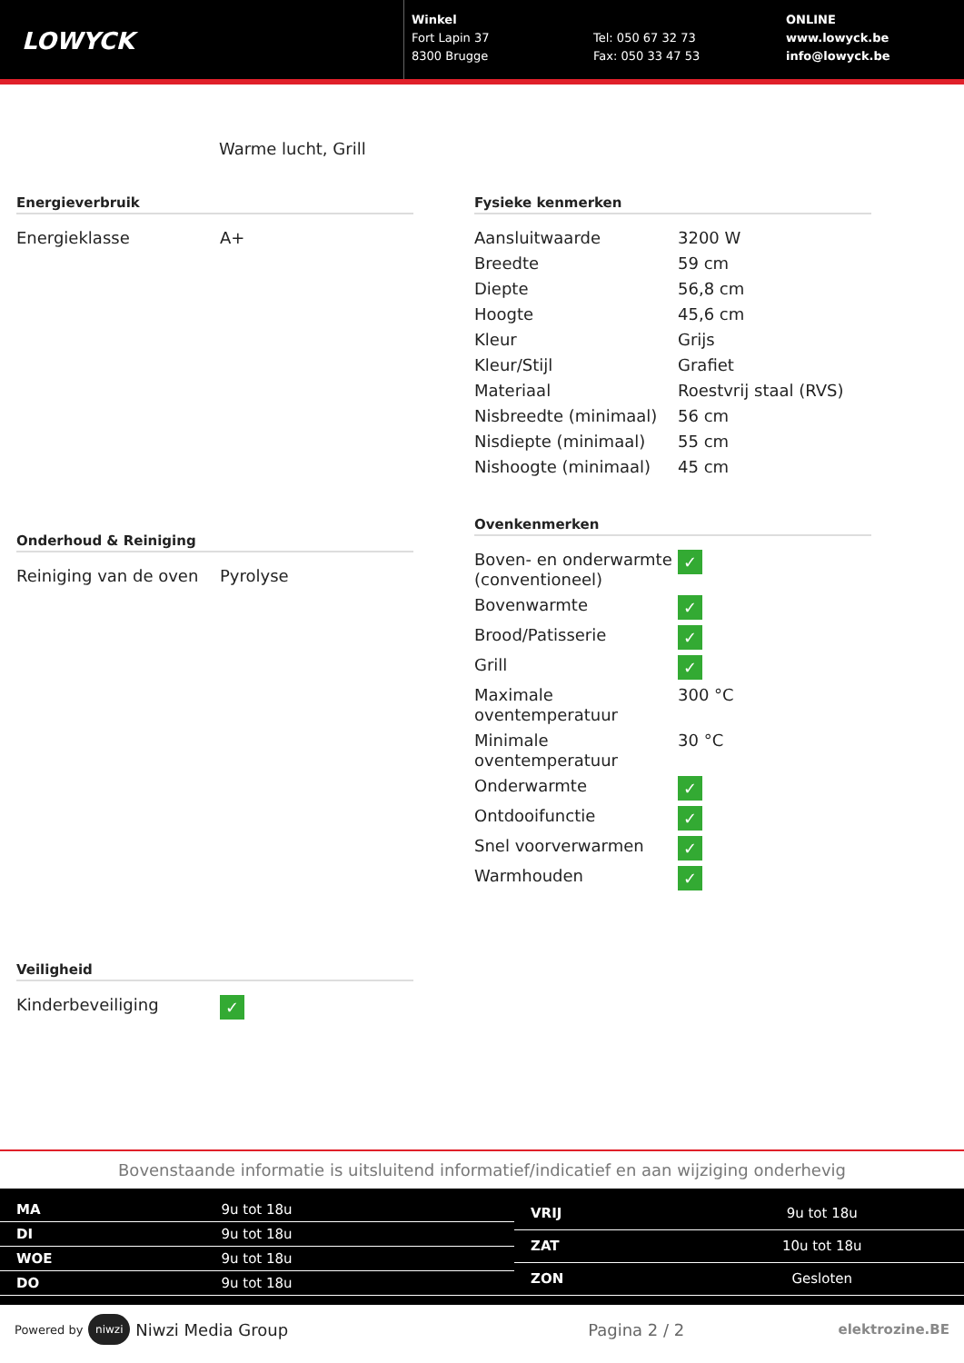LOWYCK
Winkel
Fort Lapin 37
8300 Brugge
Tel: 050 67 32 73
Fax: 050 33 47 53
ONLINE
www.lowyck.be
info@lowyck.be
Warme lucht, Grill
Energieverbruik
| Energieklasse | A+ |
Onderhoud & Reiniging
| Reiniging van de oven | Pyrolyse |
Veiligheid
| Kinderbeveiliging | ✓ |
Fysieke kenmerken
| Aansluitwaarde | 3200 W |
| Breedte | 59 cm |
| Diepte | 56,8 cm |
| Hoogte | 45,6 cm |
| Kleur | Grijs |
| Kleur/Stijl | Grafiet |
| Materiaal | Roestvrij staal (RVS) |
| Nisbreedte (minimaal) | 56 cm |
| Nisdiepte (minimaal) | 55 cm |
| Nishoogte (minimaal) | 45 cm |
Ovenkenmerken
| Boven- en onderwarmte (conventioneel) | ✓ |
| Bovenwarmte | ✓ |
| Brood/Patisserie | ✓ |
| Grill | ✓ |
| Maximale oventemperatuur | 300 °C |
| Minimale oventemperatuur | 30 °C |
| Onderwarmte | ✓ |
| Ontdooifunctie | ✓ |
| Snel voorverwarmen | ✓ |
| Warmhouden | ✓ |
Bovenstaande informatie is uitsluitend informatief/indicatief en aan wijziging onderhevig
| MA | 9u tot 18u |
| DI | 9u tot 18u |
| WOE | 9u tot 18u |
| DO | 9u tot 18u |
| VRIJ | 9u tot 18u |
| ZAT | 10u tot 18u |
| ZON | Gesloten |
Powered by niwzi Niwzi Media Group Pagina 2 / 2 elektrozine.BE